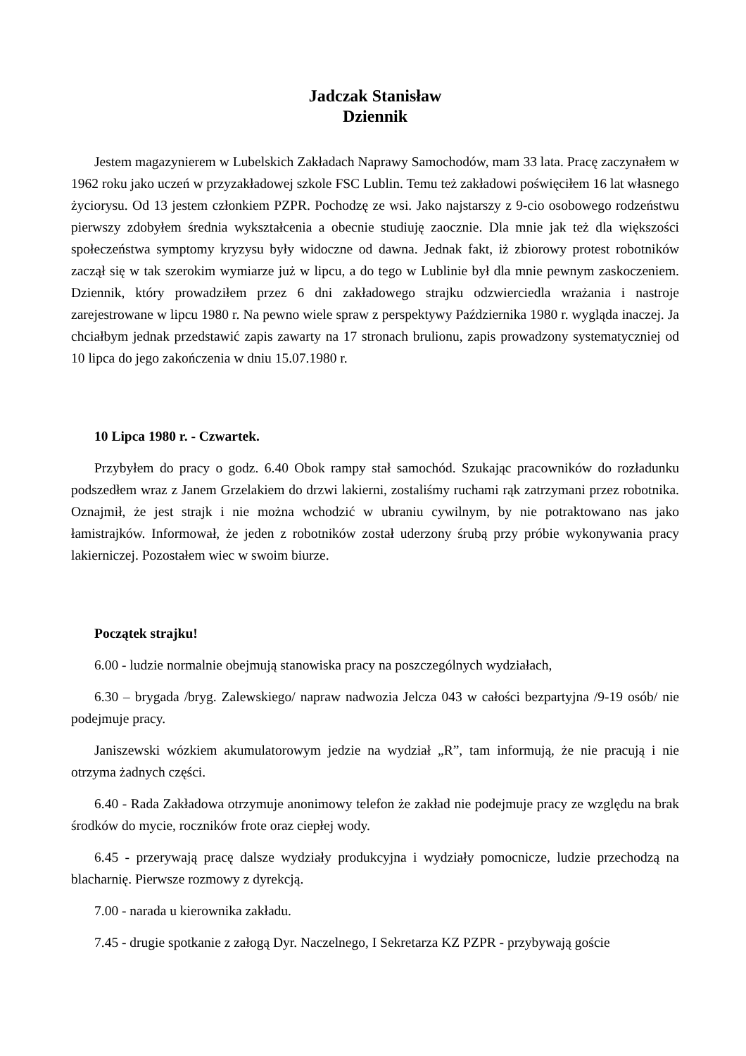Jadczak Stanisław
Dziennik
Jestem magazynierem w Lubelskich Zakładach Naprawy Samochodów, mam 33 lata. Pracę zaczynałem w 1962 roku jako uczeń w przyzakładowej szkole FSC Lublin. Temu też zakładowi poświęciłem 16 lat własnego życiorysu. Od 13 jestem członkiem PZPR. Pochodzę ze wsi. Jako najstarszy z 9-cio osobowego rodzeństwu pierwszy zdobyłem średnia wykształcenia a obecnie studiuję zaocznie. Dla mnie jak też dla większości społeczeństwa symptomy kryzysu były widoczne od dawna. Jednak fakt, iż zbiorowy protest robotników zaczął się w tak szerokim wymiarze już w lipcu, a do tego w Lublinie był dla mnie pewnym zaskoczeniem. Dziennik, który prowadziłem przez 6 dni zakładowego strajku odzwierciedla wrażania i nastroje zarejestrowane w lipcu 1980 r. Na pewno wiele spraw z perspektywy Października 1980 r. wygląda inaczej. Ja chciałbym jednak przedstawić zapis zawarty na 17 stronach brulionu, zapis prowadzony systematyczniej od 10 lipca do jego zakończenia w dniu 15.07.1980 r.
10 Lipca 1980 r. - Czwartek.
Przybyłem do pracy o godz. 6.40 Obok rampy stał samochód. Szukając pracowników do rozładunku podszedłem wraz z Janem Grzelakiem do drzwi lakierni, zostaliśmy ruchami rąk zatrzymani przez robotnika. Oznajmił, że jest strajk i nie można wchodzić w ubraniu cywilnym, by nie potraktowano nas jako łamistrajków. Informował, że jeden z robotników został uderzony śrubą przy próbie wykonywania pracy lakierniczej. Pozostałem wiec w swoim biurze.
Początek strajku!
6.00 - ludzie normalnie obejmują stanowiska pracy na poszczególnych wydziałach,
6.30 – brygada /bryg. Zalewskiego/ napraw nadwozia Jelcza 043 w całości bezpartyjna /9-19 osób/ nie podejmuje pracy.
Janiszewski wózkiem akumulatorowym jedzie na wydział „R”, tam informują, że nie pracują i nie otrzyma żadnych części.
6.40 - Rada Zakładowa otrzymuje anonimowy telefon że zakład nie podejmuje pracy ze względu na brak środków do mycie, roczników frote oraz ciepłej wody.
6.45 - przerywają pracę dalsze wydziały produkcyjna i wydziały pomocnicze, ludzie przechodzą na blacharnię. Pierwsze rozmowy z dyrekcją.
7.00 - narada u kierownika zakładu.
7.45 - drugie spotkanie z załogą Dyr. Naczelnego, I Sekretarza KZ PZPR - przybywają goście